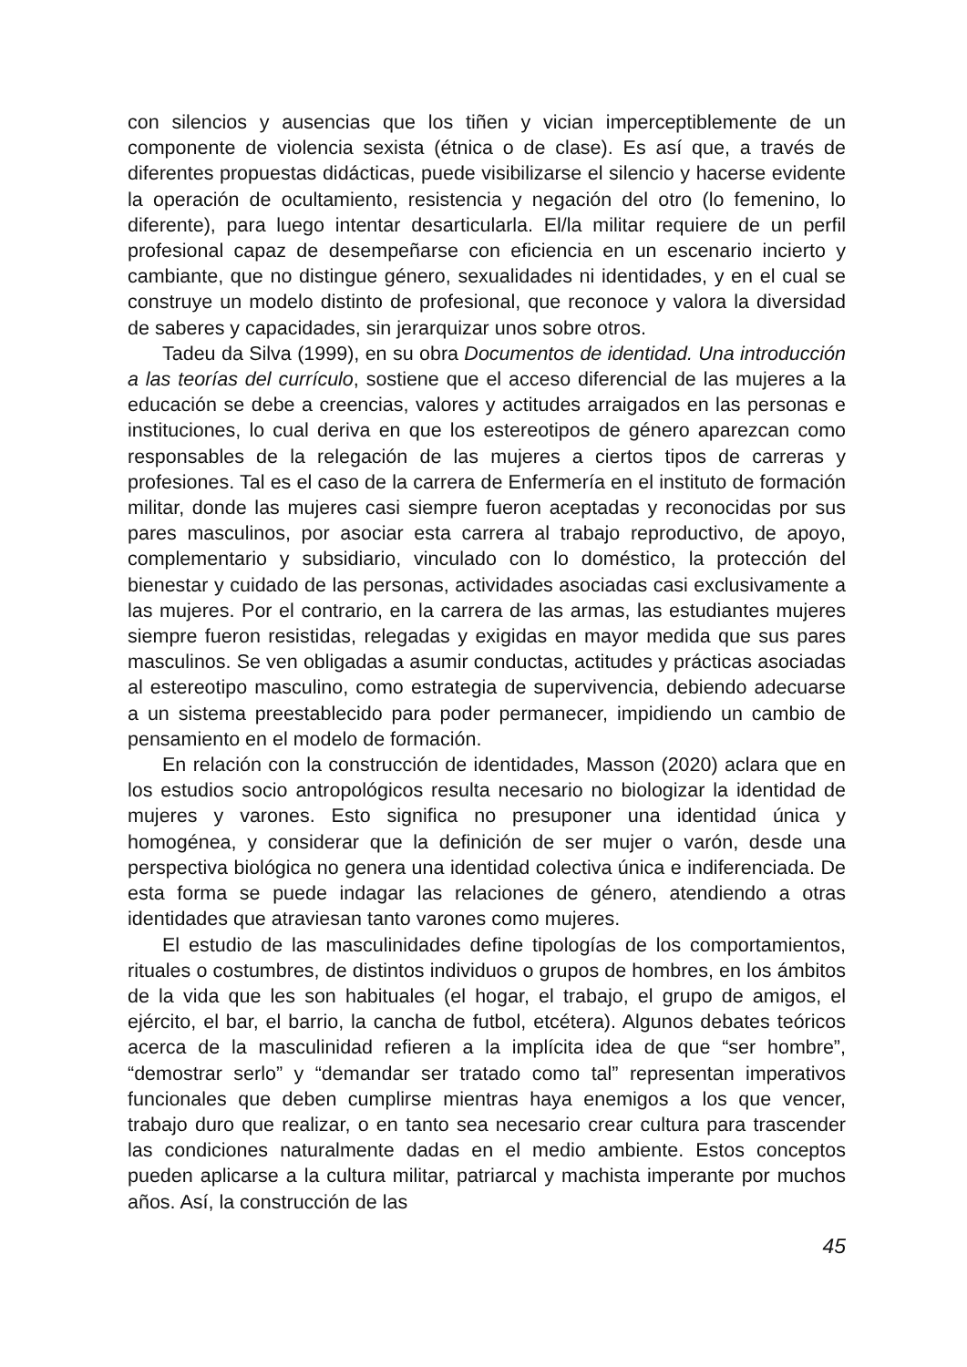con silencios y ausencias que los tiñen y vician imperceptiblemente de un componente de violencia sexista (étnica o de clase). Es así que, a través de diferentes propuestas didácticas, puede visibilizarse el silencio y hacerse evidente la operación de ocultamiento, resistencia y negación del otro (lo femenino, lo diferente), para luego intentar desarticularla. El/la militar requiere de un perfil profesional capaz de desempeñarse con eficiencia en un escenario incierto y cambiante, que no distingue género, sexualidades ni identidades, y en el cual se construye un modelo distinto de profesional, que reconoce y valora la diversidad de saberes y capacidades, sin jerarquizar unos sobre otros.
Tadeu da Silva (1999), en su obra Documentos de identidad. Una introducción a las teorías del currículo, sostiene que el acceso diferencial de las mujeres a la educación se debe a creencias, valores y actitudes arraigados en las personas e instituciones, lo cual deriva en que los estereotipos de género aparezcan como responsables de la relegación de las mujeres a ciertos tipos de carreras y profesiones. Tal es el caso de la carrera de Enfermería en el instituto de formación militar, donde las mujeres casi siempre fueron aceptadas y reconocidas por sus pares masculinos, por asociar esta carrera al trabajo reproductivo, de apoyo, complementario y subsidiario, vinculado con lo doméstico, la protección del bienestar y cuidado de las personas, actividades asociadas casi exclusivamente a las mujeres. Por el contrario, en la carrera de las armas, las estudiantes mujeres siempre fueron resistidas, relegadas y exigidas en mayor medida que sus pares masculinos. Se ven obligadas a asumir conductas, actitudes y prácticas asociadas al estereotipo masculino, como estrategia de supervivencia, debiendo adecuarse a un sistema preestablecido para poder permanecer, impidiendo un cambio de pensamiento en el modelo de formación.
En relación con la construcción de identidades, Masson (2020) aclara que en los estudios socio antropológicos resulta necesario no biologizar la identidad de mujeres y varones. Esto significa no presuponer una identidad única y homogénea, y considerar que la definición de ser mujer o varón, desde una perspectiva biológica no genera una identidad colectiva única e indiferenciada. De esta forma se puede indagar las relaciones de género, atendiendo a otras identidades que atraviesan tanto varones como mujeres.
El estudio de las masculinidades define tipologías de los comportamientos, rituales o costumbres, de distintos individuos o grupos de hombres, en los ámbitos de la vida que les son habituales (el hogar, el trabajo, el grupo de amigos, el ejército, el bar, el barrio, la cancha de futbol, etcétera). Algunos debates teóricos acerca de la masculinidad refieren a la implícita idea de que “ser hombre”, “demostrar serlo” y “demandar ser tratado como tal” representan imperativos funcionales que deben cumplirse mientras haya enemigos a los que vencer, trabajo duro que realizar, o en tanto sea necesario crear cultura para trascender las condiciones naturalmente dadas en el medio ambiente. Estos conceptos pueden aplicarse a la cultura militar, patriarcal y machista imperante por muchos años. Así, la construcción de las
45